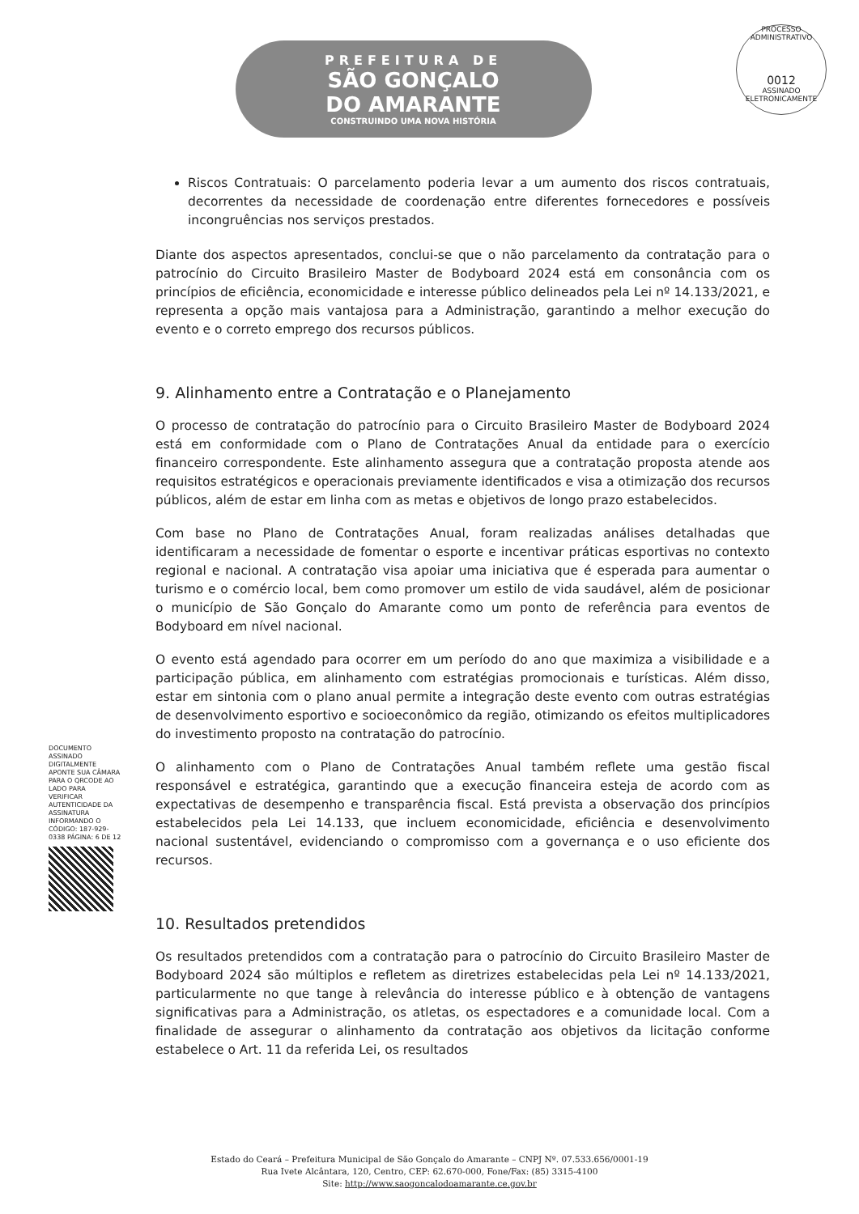PREFEITURA DE
SÃO GONÇALO
DO AMARANTE
CONSTRUINDO UMA NOVA HISTÓRIA
PROCESSO ADMINISTRATIVO
0012
ASSINADO ELETRONICAMENTE
Riscos Contratuais: O parcelamento poderia levar a um aumento dos riscos contratuais, decorrentes da necessidade de coordenação entre diferentes fornecedores e possíveis incongruências nos serviços prestados.
Diante dos aspectos apresentados, conclui-se que o não parcelamento da contratação para o patrocínio do Circuito Brasileiro Master de Bodyboard 2024 está em consonância com os princípios de eficiência, economicidade e interesse público delineados pela Lei nº 14.133/2021, e representa a opção mais vantajosa para a Administração, garantindo a melhor execução do evento e o correto emprego dos recursos públicos.
9. Alinhamento entre a Contratação e o Planejamento
O processo de contratação do patrocínio para o Circuito Brasileiro Master de Bodyboard 2024 está em conformidade com o Plano de Contratações Anual da entidade para o exercício financeiro correspondente. Este alinhamento assegura que a contratação proposta atende aos requisitos estratégicos e operacionais previamente identificados e visa a otimização dos recursos públicos, além de estar em linha com as metas e objetivos de longo prazo estabelecidos.
Com base no Plano de Contratações Anual, foram realizadas análises detalhadas que identificaram a necessidade de fomentar o esporte e incentivar práticas esportivas no contexto regional e nacional. A contratação visa apoiar uma iniciativa que é esperada para aumentar o turismo e o comércio local, bem como promover um estilo de vida saudável, além de posicionar o município de São Gonçalo do Amarante como um ponto de referência para eventos de Bodyboard em nível nacional.
O evento está agendado para ocorrer em um período do ano que maximiza a visibilidade e a participação pública, em alinhamento com estratégias promocionais e turísticas. Além disso, estar em sintonia com o plano anual permite a integração deste evento com outras estratégias de desenvolvimento esportivo e socioeconômico da região, otimizando os efeitos multiplicadores do investimento proposto na contratação do patrocínio.
O alinhamento com o Plano de Contratações Anual também reflete uma gestão fiscal responsável e estratégica, garantindo que a execução financeira esteja de acordo com as expectativas de desempenho e transparência fiscal. Está prevista a observação dos princípios estabelecidos pela Lei 14.133, que incluem economicidade, eficiência e desenvolvimento nacional sustentável, evidenciando o compromisso com a governança e o uso eficiente dos recursos.
10. Resultados pretendidos
Os resultados pretendidos com a contratação para o patrocínio do Circuito Brasileiro Master de Bodyboard 2024 são múltiplos e refletem as diretrizes estabelecidas pela Lei nº 14.133/2021, particularmente no que tange à relevância do interesse público e à obtenção de vantagens significativas para a Administração, os atletas, os espectadores e a comunidade local. Com a finalidade de assegurar o alinhamento da contratação aos objetivos da licitação conforme estabelece o Art. 11 da referida Lei, os resultados
DOCUMENTO ASSINADO DIGITALMENTE APONTE SUA CÂMARA PARA O QRCODE AO LADO PARA VERIFICAR AUTENTICIDADE DA ASSINATURA INFORMANDO O CÓDIGO: 187-929-0338 PÁGINA: 6 DE 12
Estado do Ceará – Prefeitura Municipal de São Gonçalo do Amarante – CNPJ Nº. 07.533.656/0001-19
Rua Ivete Alcântara, 120, Centro, CEP: 62.670-000, Fone/Fax: (85) 3315-4100
Site: http://www.saogoncalodoamarante.ce.gov.br